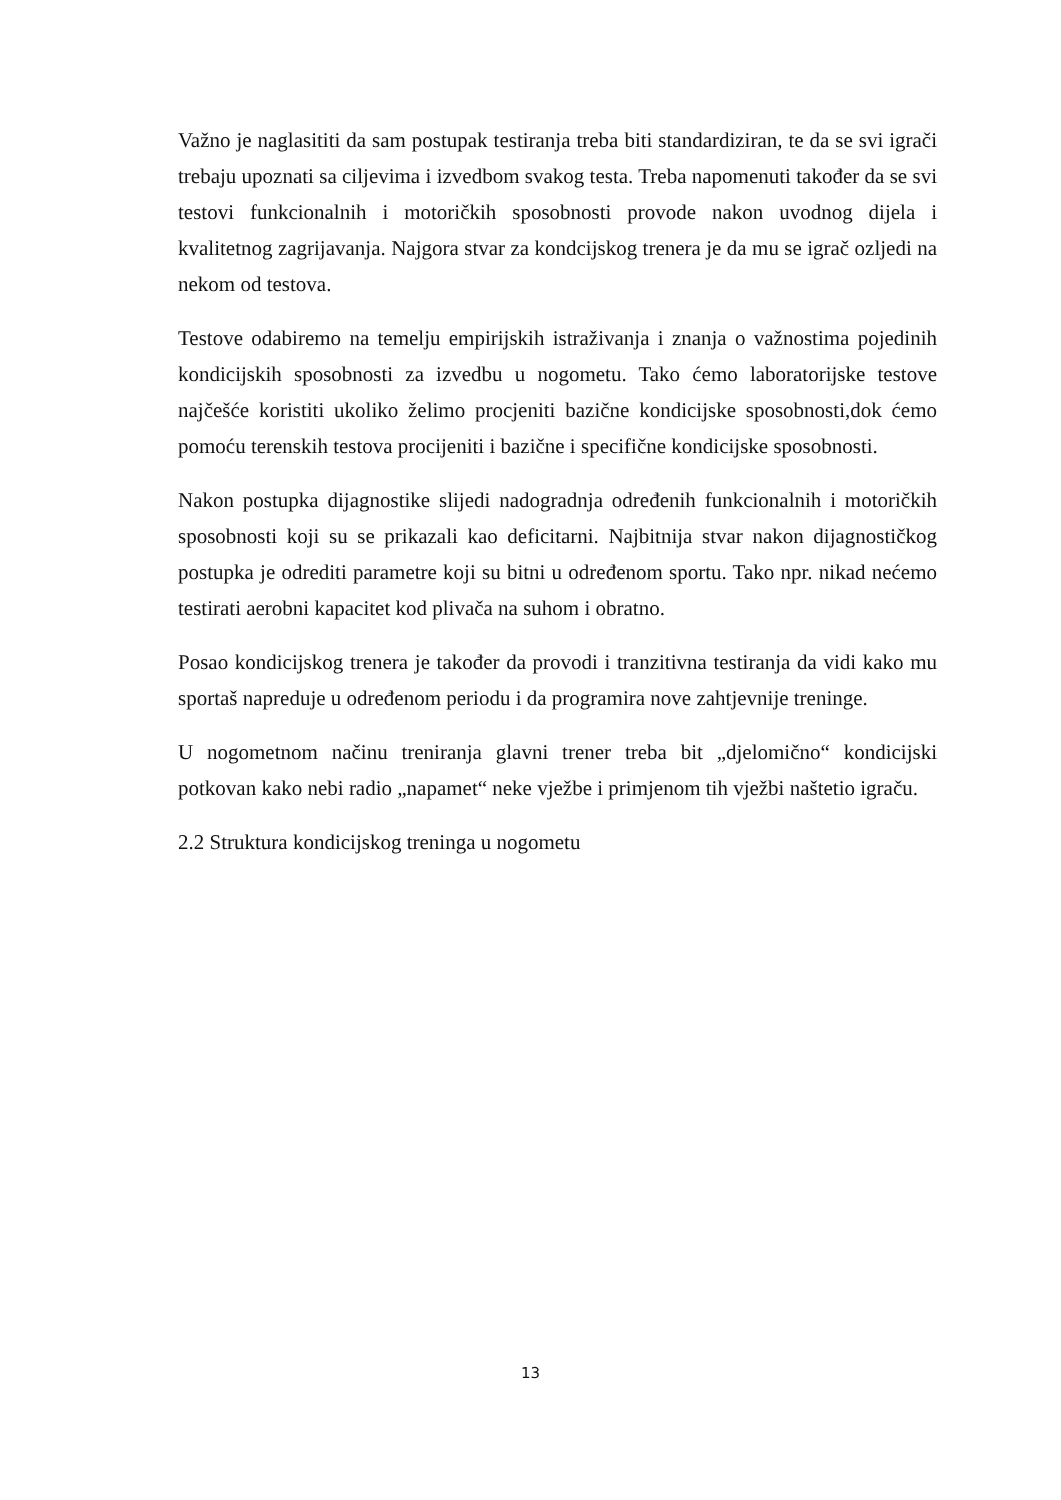Važno je naglasititi da sam postupak testiranja treba biti standardiziran, te da se svi igrači trebaju upoznati sa ciljevima i izvedbom svakog testa. Treba napomenuti također da se svi testovi funkcionalnih i motoričkih sposobnosti provode nakon uvodnog dijela i kvalitetnog zagrijavanja. Najgora stvar za kondcijskog trenera je da mu se igrač ozljedi na nekom od testova.
Testove odabiremo na temelju empirijskih istraživanja i znanja o važnostima pojedinih kondicijskih sposobnosti za izvedbu u nogometu. Tako ćemo laboratorijske testove najčešće koristiti ukoliko želimo procjeniti bazične kondicijske sposobnosti,dok ćemo pomoću terenskih testova procijeniti i bazične i specifične kondicijske sposobnosti.
Nakon postupka dijagnostike slijedi nadogradnja određenih funkcionalnih i motoričkih sposobnosti koji su se prikazali kao deficitarni. Najbitnija stvar nakon dijagnostičkog postupka je odrediti parametre koji su bitni u određenom sportu. Tako npr. nikad nećemo testirati aerobni kapacitet kod plivača na suhom i obratno.
Posao kondicijskog trenera je također da provodi i tranzitivna testiranja da vidi kako mu sportaš napreduje u određenom periodu i da programira nove zahtjevnije treninge.
U nogometnom načinu treniranja glavni trener treba bit „djelomično“ kondicijski potkovan kako nebi radio „napamet“ neke vježbe i primjenom tih vježbi naštetio igraču.
2.2 Struktura kondicijskog treninga u nogometu
13